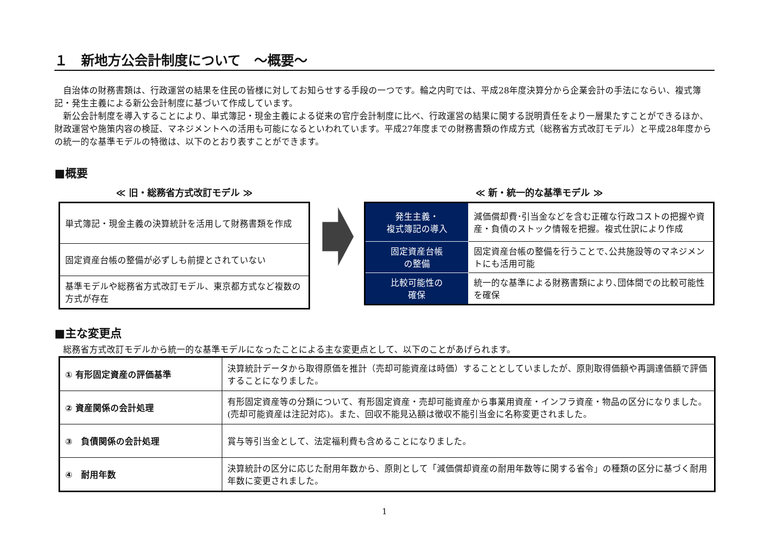１　新地方公会計制度について　～概要～
　自治体の財務書類は、行政運営の結果を住民の皆様に対してお知らせする手段の一つです。輪之内町では、平成28年度決算分から企業会計の手法にならい、複式簿記・発生主義による新公会計制度に基づいて作成しています。
　新公会計制度を導入することにより、単式簿記・現金主義による従来の官庁会計制度に比べ、行政運営の結果に関する説明責任をより一層果たすことができるほか、財政運営や施策内容の検証、マネジメントへの活用も可能になるといわれています。平成27年度までの財務書類の作成方式（総務省方式改訂モデル）と平成28年度からの統一的な基準モデルの特徴は、以下のとおり表すことができます。
■概要
≪ 旧・総務省方式改訂モデル ≫
| 単式簿記・現金主義の決算統計を活用して財務書類を作成 |
| 固定資産台帳の整備が必ずしも前提とされていない |
| 基準モデルや総務省方式改訂モデル、東京都方式など複数の方式が存在 |
≪ 新・統一的な基準モデル ≫
| 発生主義・ 複式簿記の導入 | 減価償却費･引当金などを含む正確な行政コストの把握や資産・負債のストック情報を把握。複式仕訳により作成 |
| 固定資産台帳 の整備 | 固定資産台帳の整備を行うことで､公共施設等のマネジメントにも活用可能 |
| 比較可能性の 確保 | 統一的な基準による財務書類により､団体間での比較可能性を確保 |
■主な変更点
　総務省方式改訂モデルから統一的な基準モデルになったことによる主な変更点として、以下のことがあげられます。
| ① 有形固定資産の評価基準 | 決算統計データから取得原価を推計（売却可能資産は時価）することとしていましたが、原則取得価額や再調達価額で評価することになりました。 |
| ② 資産関係の会計処理 | 有形固定資産等の分類について、有形固定資産・売却可能資産から事業用資産・インフラ資産・物品の区分になりました。(売却可能資産は注記対応)。また、回収不能見込額は徴収不能引当金に名称変更されました。 |
| ③ 負債関係の会計処理 | 賞与等引当金として、法定福利費も含めることになりました。 |
| ④ 耐用年数 | 決算統計の区分に応じた耐用年数から、原則として「減価償却資産の耐用年数等に関する省令」の種類の区分に基づく耐用年数に変更されました。 |
1